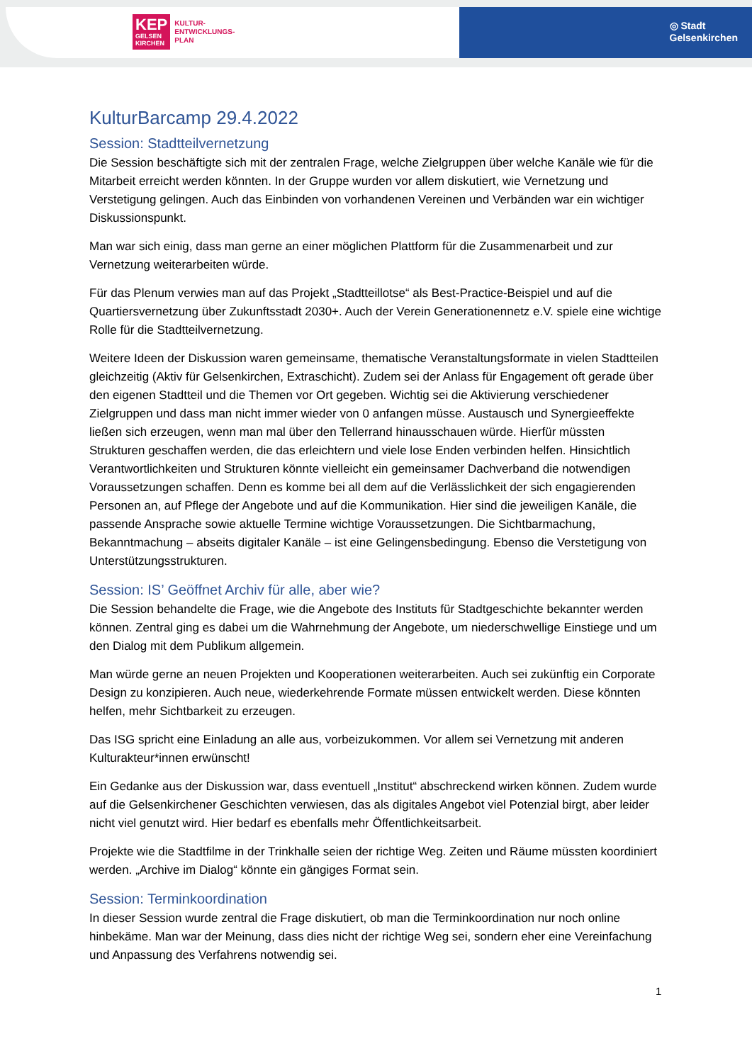KEP
GELSEN
KIRCHEN
KULTUR-
ENTWICKLUNGS-
PLAN
◎ Stadt
Gelsenkirchen
KulturBarcamp 29.4.2022
Session: Stadtteilvernetzung
Die Session beschäftigte sich mit der zentralen Frage, welche Zielgruppen über welche Kanäle wie für die Mitarbeit erreicht werden könnten. In der Gruppe wurden vor allem diskutiert, wie Vernetzung und Verstetigung gelingen. Auch das Einbinden von vorhandenen Vereinen und Verbänden war ein wichtiger Diskussionspunkt.
Man war sich einig, dass man gerne an einer möglichen Plattform für die Zusammenarbeit und zur Vernetzung weiterarbeiten würde.
Für das Plenum verwies man auf das Projekt „Stadtteillotse“ als Best-Practice-Beispiel und auf die Quartiersvernetzung über Zukunftsstadt 2030+. Auch der Verein Generationennetz e.V. spiele eine wichtige Rolle für die Stadtteilvernetzung.
Weitere Ideen der Diskussion waren gemeinsame, thematische Veranstaltungsformate in vielen Stadtteilen gleichzeitig (Aktiv für Gelsenkirchen, Extraschicht). Zudem sei der Anlass für Engagement oft gerade über den eigenen Stadtteil und die Themen vor Ort gegeben. Wichtig sei die Aktivierung verschiedener Zielgruppen und dass man nicht immer wieder von 0 anfangen müsse. Austausch und Synergieeffekte ließen sich erzeugen, wenn man mal über den Tellerrand hinausschauen würde. Hierfür müssten Strukturen geschaffen werden, die das erleichtern und viele lose Enden verbinden helfen. Hinsichtlich Verantwortlichkeiten und Strukturen könnte vielleicht ein gemeinsamer Dachverband die notwendigen Voraussetzungen schaffen. Denn es komme bei all dem auf die Verlässlichkeit der sich engagierenden Personen an, auf Pflege der Angebote und auf die Kommunikation. Hier sind die jeweiligen Kanäle, die passende Ansprache sowie aktuelle Termine wichtige Voraussetzungen. Die Sichtbarmachung, Bekanntmachung – abseits digitaler Kanäle – ist eine Gelingensbedingung. Ebenso die Verstetigung von Unterstützungsstrukturen.
Session: IS’ Geöffnet Archiv für alle, aber wie?
Die Session behandelte die Frage, wie die Angebote des Instituts für Stadtgeschichte bekannter werden können. Zentral ging es dabei um die Wahrnehmung der Angebote, um niederschwellige Einstiege und um den Dialog mit dem Publikum allgemein.
Man würde gerne an neuen Projekten und Kooperationen weiterarbeiten. Auch sei zukünftig ein Corporate Design zu konzipieren. Auch neue, wiederkehrende Formate müssen entwickelt werden. Diese könnten helfen, mehr Sichtbarkeit zu erzeugen.
Das ISG spricht eine Einladung an alle aus, vorbeizukommen. Vor allem sei Vernetzung mit anderen Kulturakteur*innen erwünscht!
Ein Gedanke aus der Diskussion war, dass eventuell „Institut“ abschreckend wirken können. Zudem wurde auf die Gelsenkirchener Geschichten verwiesen, das als digitales Angebot viel Potenzial birgt, aber leider nicht viel genutzt wird. Hier bedarf es ebenfalls mehr Öffentlichkeitsarbeit.
Projekte wie die Stadtfilme in der Trinkhalle seien der richtige Weg. Zeiten und Räume müssten koordiniert werden. „Archive im Dialog“ könnte ein gängiges Format sein.
Session: Terminkoordination
In dieser Session wurde zentral die Frage diskutiert, ob man die Terminkoordination nur noch online hinbekäme. Man war der Meinung, dass dies nicht der richtige Weg sei, sondern eher eine Vereinfachung und Anpassung des Verfahrens notwendig sei.
1